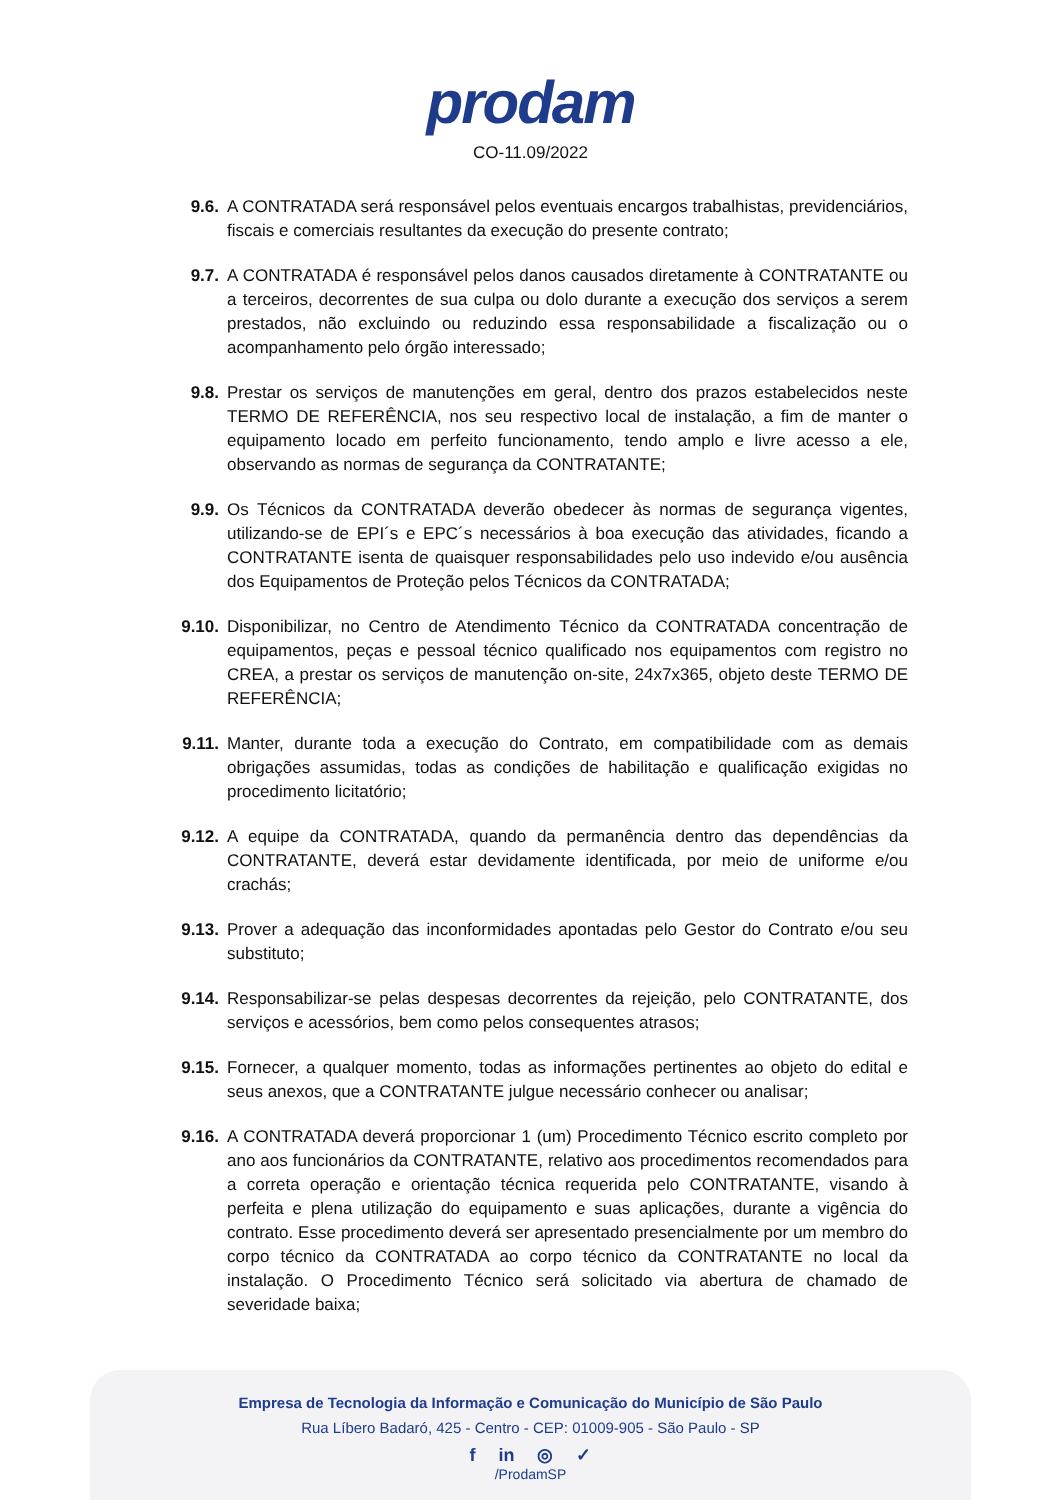prodam
CO-11.09/2022
9.6. A CONTRATADA será responsável pelos eventuais encargos trabalhistas, previdenciários, fiscais e comerciais resultantes da execução do presente contrato;
9.7. A CONTRATADA é responsável pelos danos causados diretamente à CONTRATANTE ou a terceiros, decorrentes de sua culpa ou dolo durante a execução dos serviços a serem prestados, não excluindo ou reduzindo essa responsabilidade a fiscalização ou o acompanhamento pelo órgão interessado;
9.8. Prestar os serviços de manutenções em geral, dentro dos prazos estabelecidos neste TERMO DE REFERÊNCIA, nos seu respectivo local de instalação, a fim de manter o equipamento locado em perfeito funcionamento, tendo amplo e livre acesso a ele, observando as normas de segurança da CONTRATANTE;
9.9. Os Técnicos da CONTRATADA deverão obedecer às normas de segurança vigentes, utilizando-se de EPI´s e EPC´s necessários à boa execução das atividades, ficando a CONTRATANTE isenta de quaisquer responsabilidades pelo uso indevido e/ou ausência dos Equipamentos de Proteção pelos Técnicos da CONTRATADA;
9.10. Disponibilizar, no Centro de Atendimento Técnico da CONTRATADA concentração de equipamentos, peças e pessoal técnico qualificado nos equipamentos com registro no CREA, a prestar os serviços de manutenção on-site, 24x7x365, objeto deste TERMO DE REFERÊNCIA;
9.11. Manter, durante toda a execução do Contrato, em compatibilidade com as demais obrigações assumidas, todas as condições de habilitação e qualificação exigidas no procedimento licitatório;
9.12. A equipe da CONTRATADA, quando da permanência dentro das dependências da CONTRATANTE, deverá estar devidamente identificada, por meio de uniforme e/ou crachás;
9.13. Prover a adequação das inconformidades apontadas pelo Gestor do Contrato e/ou seu substituto;
9.14. Responsabilizar-se pelas despesas decorrentes da rejeição, pelo CONTRATANTE, dos serviços e acessórios, bem como pelos consequentes atrasos;
9.15. Fornecer, a qualquer momento, todas as informações pertinentes ao objeto do edital e seus anexos, que a CONTRATANTE julgue necessário conhecer ou analisar;
9.16. A CONTRATADA deverá proporcionar 1 (um) Procedimento Técnico escrito completo por ano aos funcionários da CONTRATANTE, relativo aos procedimentos recomendados para a correta operação e orientação técnica requerida pelo CONTRATANTE, visando à perfeita e plena utilização do equipamento e suas aplicações, durante a vigência do contrato. Esse procedimento deverá ser apresentado presencialmente por um membro do corpo técnico da CONTRATADA ao corpo técnico da CONTRATANTE no local da instalação. O Procedimento Técnico será solicitado via abertura de chamado de severidade baixa;
Empresa de Tecnologia da Informação e Comunicação do Município de São Paulo
Rua Líbero Badaró, 425 - Centro - CEP: 01009-905 - São Paulo - SP
f in ◎ ✓
/ProdamSP